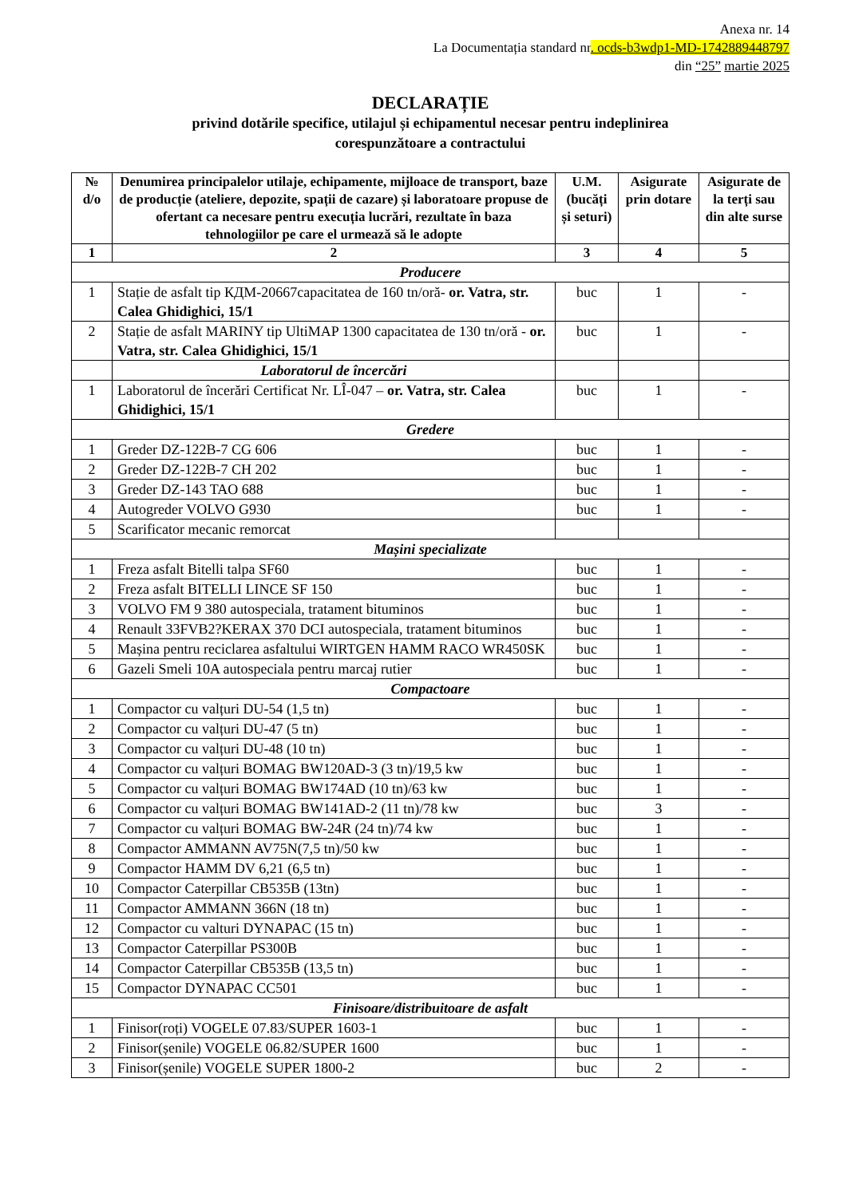Anexa nr. 14
La Documentația standard nr. ocds-b3wdp1-MD-1742889448797
din “25” martie 2025
DECLARAȚIE
privind dotările specifice, utilajul și echipamentul necesar pentru indeplinirea
corespunzătoare a contractului
| № d/o | Denumirea principalelor utilaje, echipamente, mijloace de transport, baze de producție (ateliere, depozite, spații de cazare) și laboratoare propuse de ofertant ca necesare pentru execuția lucrări, rezultate în baza tehnologiilor pe care el urmează să le adopte | U.M. (bucăți și seturi) | Asigurate prin dotare | Asigurate de la terți sau din alte surse |
| --- | --- | --- | --- | --- |
| 1 | 2 | 3 | 4 | 5 |
| Producere | | | | |
| 1 | Stație de asfalt tip КДМ-20667capacitatea de 160 tn/oră- or. Vatra, str. Calea Ghidighici, 15/1 | buc | 1 | - |
| 2 | Stație de asfalt MARINY tip UltiMAP 1300 capacitatea de 130 tn/oră - or. Vatra, str. Calea Ghidighici, 15/1 | buc | 1 | - |
| | Laboratorul de încercări | | | |
| 1 | Laboratorul de încerări Certificat Nr. LÎ-047 – or. Vatra, str. Calea Ghidighici, 15/1 | buc | 1 | - |
| Gredere | | | | |
| 1 | Greder DZ-122B-7 CG 606 | buc | 1 | - |
| 2 | Greder DZ-122B-7 CH 202 | buc | 1 | - |
| 3 | Greder DZ-143 TAO 688 | buc | 1 | - |
| 4 | Autogreder VOLVO G930 | buc | 1 | - |
| 5 | Scarificator mecanic remorcat | | | |
| Mașini specializate | | | | |
| 1 | Freza asfalt Bitelli talpa SF60 | buc | 1 | - |
| 2 | Freza asfalt BITELLI LINCE SF 150 | buc | 1 | - |
| 3 | VOLVO FM 9 380 autospeciala, tratament bituminos | buc | 1 | - |
| 4 | Renault 33FVB2?KERAX 370 DCI autospeciala, tratament bituminos | buc | 1 | - |
| 5 | Mașina pentru reciclarea asfaltului WIRTGEN HAMM RACO WR450SK | buc | 1 | - |
| 6 | Gazeli Smeli 10A autospeciala pentru marcaj rutier | buc | 1 | - |
| Compactoare | | | | |
| 1 | Compactor cu valțuri DU-54 (1,5 tn) | buc | 1 | - |
| 2 | Compactor cu valțuri DU-47 (5 tn) | buc | 1 | - |
| 3 | Compactor cu valțuri DU-48 (10 tn) | buc | 1 | - |
| 4 | Compactor cu valțuri BOMAG BW120AD-3 (3 tn)/19,5 kw | buc | 1 | - |
| 5 | Compactor cu valțuri BOMAG BW174AD (10 tn)/63 kw | buc | 1 | - |
| 6 | Compactor cu valțuri BOMAG BW141AD-2 (11 tn)/78 kw | buc | 3 | - |
| 7 | Compactor cu valțuri BOMAG BW-24R (24 tn)/74 kw | buc | 1 | - |
| 8 | Compactor AMMANN AV75N(7,5 tn)/50 kw | buc | 1 | - |
| 9 | Compactor HAMM DV 6,21 (6,5 tn) | buc | 1 | - |
| 10 | Compactor Caterpillar CB535B (13tn) | buc | 1 | - |
| 11 | Compactor AMMANN 366N (18 tn) | buc | 1 | - |
| 12 | Compactor cu valturi DYNAPAC (15 tn) | buc | 1 | - |
| 13 | Compactor Caterpillar PS300B | buc | 1 | - |
| 14 | Compactor Caterpillar CB535B (13,5 tn) | buc | 1 | - |
| 15 | Compactor DYNAPAC CC501 | buc | 1 | - |
| Finisoare/distribuitoare de asfalt | | | | |
| 1 | Finisor(roți) VOGELE 07.83/SUPER 1603-1 | buc | 1 | - |
| 2 | Finisor(șenile) VOGELE 06.82/SUPER 1600 | buc | 1 | - |
| 3 | Finisor(șenile) VOGELE SUPER 1800-2 | buc | 2 | - |